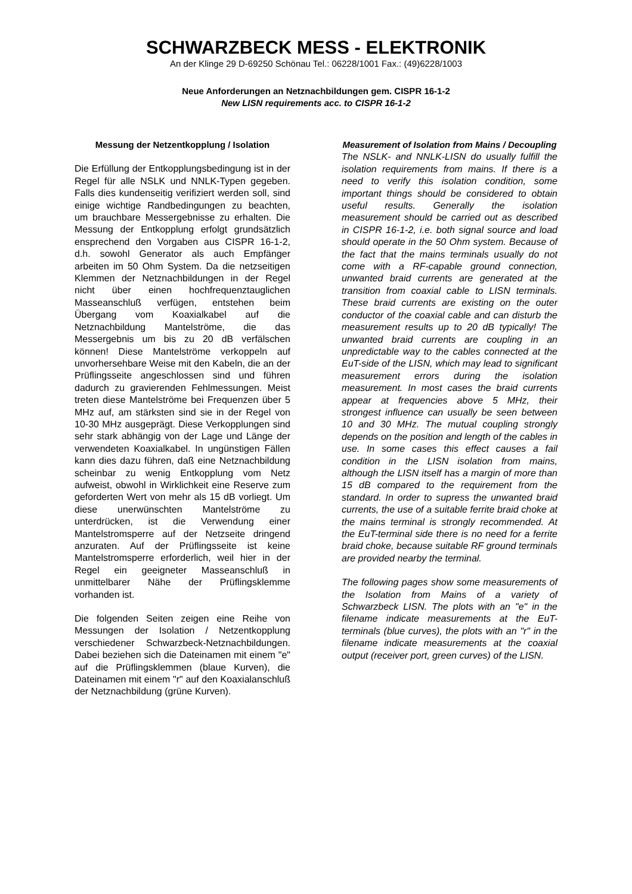SCHWARZBECK MESS - ELEKTRONIK
An der Klinge 29 D-69250 Schönau Tel.: 06228/1001 Fax.: (49)6228/1003
Neue Anforderungen an Netznachbildungen gem. CISPR 16-1-2
New LISN requirements acc. to CISPR 16-1-2
Messung der Netzentkopplung / Isolation
Die Erfüllung der Entkopplungsbedingung ist in der Regel für alle NSLK und NNLK-Typen gegeben. Falls dies kundenseitig verifiziert werden soll, sind einige wichtige Randbedingungen zu beachten, um brauchbare Messergebnisse zu erhalten. Die Messung der Entkopplung erfolgt grundsätzlich ensprechend den Vorgaben aus CISPR 16-1-2, d.h. sowohl Generator als auch Empfänger arbeiten im 50 Ohm System. Da die netzseitigen Klemmen der Netznachbildungen in der Regel nicht über einen hochfrequenztauglichen Masseanschluß verfügen, entstehen beim Übergang vom Koaxialkabel auf die Netznachbildung Mantelströme, die das Messergebnis um bis zu 20 dB verfälschen können! Diese Mantelströme verkoppeln auf unvorhersehbare Weise mit den Kabeln, die an der Prüflingsseite angeschlossen sind und führen dadurch zu gravierenden Fehlmessungen. Meist treten diese Mantelströme bei Frequenzen über 5 MHz auf, am stärksten sind sie in der Regel von 10-30 MHz ausgeprägt. Diese Verkopplungen sind sehr stark abhängig von der Lage und Länge der verwendeten Koaxialkabel. In ungünstigen Fällen kann dies dazu führen, daß eine Netznachbildung scheinbar zu wenig Entkopplung vom Netz aufweist, obwohl in Wirklichkeit eine Reserve zum geforderten Wert von mehr als 15 dB vorliegt. Um diese unerwünschten Mantelströme zu unterdrücken, ist die Verwendung einer Mantelstromsperre auf der Netzseite dringend anzuraten. Auf der Prüflingsseite ist keine Mantelstromsperre erforderlich, weil hier in der Regel ein geeigneter Masseanschluß in unmittelbarer Nähe der Prüflingsklemme vorhanden ist.
Die folgenden Seiten zeigen eine Reihe von Messungen der Isolation / Netzentkopplung verschiedener Schwarzbeck-Netznachbildungen. Dabei beziehen sich die Dateinamen mit einem "e" auf die Prüflingsklemmen (blaue Kurven), die Dateinamen mit einem "r" auf den Koaxialanschluß der Netznachbildung (grüne Kurven).
Measurement of Isolation from Mains / Decoupling
The NSLK- and NNLK-LISN do usually fulfill the isolation requirements from mains. If there is a need to verify this isolation condition, some important things should be considered to obtain useful results. Generally the isolation measurement should be carried out as described in CISPR 16-1-2, i.e. both signal source and load should operate in the 50 Ohm system. Because of the fact that the mains terminals usually do not come with a RF-capable ground connection, unwanted braid currents are generated at the transition from coaxial cable to LISN terminals. These braid currents are existing on the outer conductor of the coaxial cable and can disturb the measurement results up to 20 dB typically! The unwanted braid currents are coupling in an unpredictable way to the cables connected at the EuT-side of the LISN, which may lead to significant measurement errors during the isolation measurement. In most cases the braid currents appear at frequencies above 5 MHz, their strongest influence can usually be seen between 10 and 30 MHz. The mutual coupling strongly depends on the position and length of the cables in use. In some cases this effect causes a fail condition in the LISN isolation from mains, although the LISN itself has a margin of more than 15 dB compared to the requirement from the standard. In order to supress the unwanted braid currents, the use of a suitable ferrite braid choke at the mains terminal is strongly recommended. At the EuT-terminal side there is no need for a ferrite braid choke, because suitable RF ground terminals are provided nearby the terminal.
The following pages show some measurements of the Isolation from Mains of a variety of Schwarzbeck LISN. The plots with an "e" in the filename indicate measurements at the EuT-terminals (blue curves), the plots with an "r" in the filename indicate measurements at the coaxial output (receiver port, green curves) of the LISN.